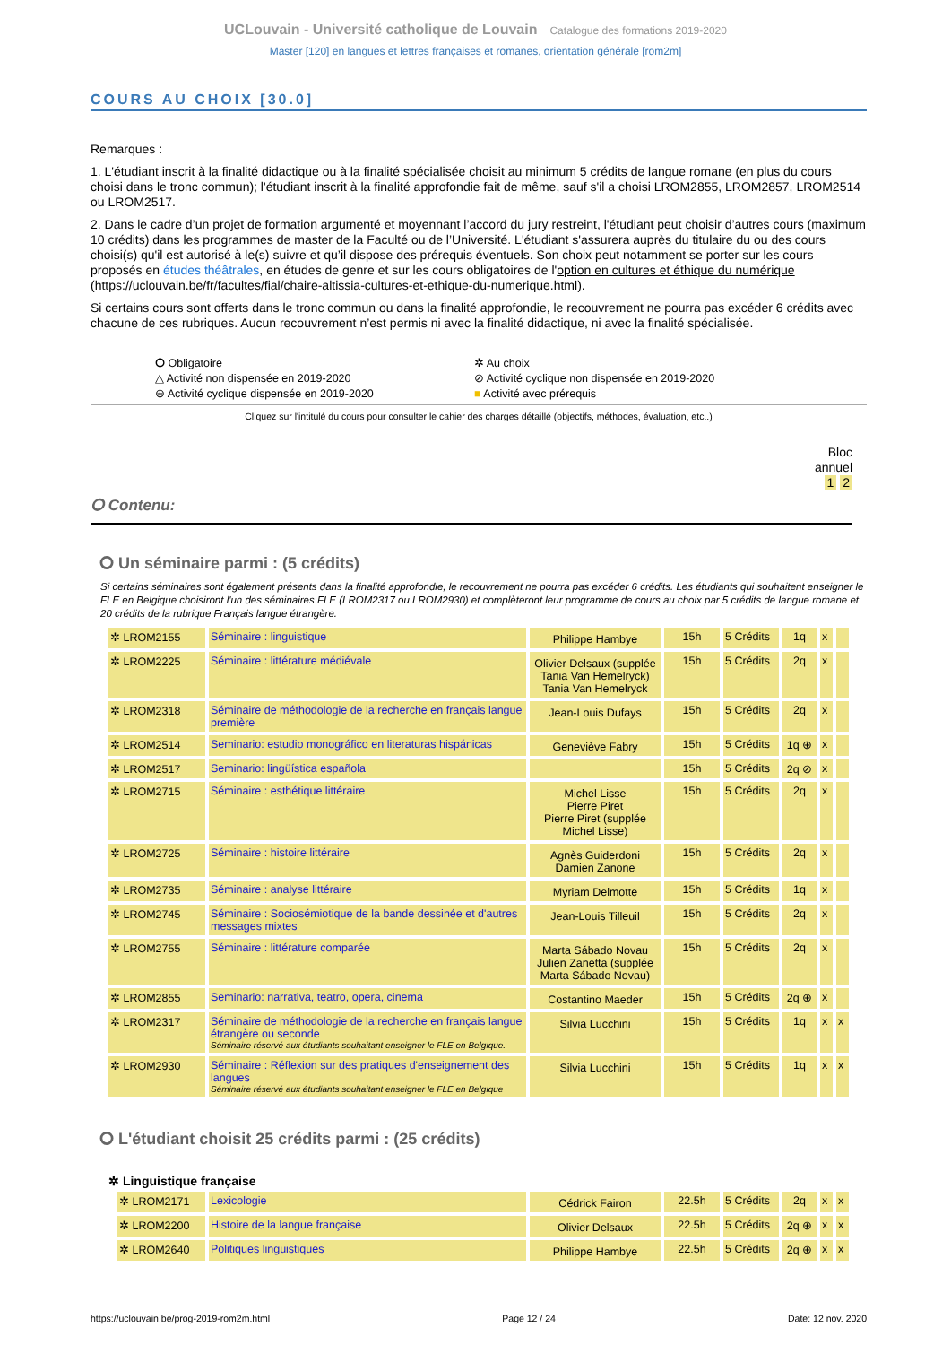UCLouvain - Université catholique de Louvain Catalogue des formations 2019-2020
Master [120] en langues et lettres françaises et romanes, orientation générale [rom2m]
COURS AU CHOIX [30.0]
Remarques :
1. L'étudiant inscrit à la finalité didactique ou à la finalité spécialisée choisit au minimum 5 crédits de langue romane (en plus du cours choisi dans le tronc commun); l'étudiant inscrit à la finalité approfondie fait de même, sauf s'il a choisi LROM2855, LROM2857, LROM2514 ou LROM2517.
2. Dans le cadre d’un projet de formation argumenté et moyennant l’accord du jury restreint, l'étudiant peut choisir d’autres cours (maximum 10 crédits) dans les programmes de master de la Faculté ou de l’Université. L'étudiant s'assurera auprès du titulaire du ou des cours choisi(s) qu'il est autorisé à le(s) suivre et qu’il dispose des prérequis éventuels. Son choix peut notamment se porter sur les cours proposés en études théâtrales, en études de genre et sur les cours obligatoires de l'option en cultures et éthique du numérique (https://uclouvain.be/fr/facultes/fial/chaire-altissia-cultures-et-ethique-du-numerique.html).
Si certains cours sont offerts dans le tronc commun ou dans la finalité approfondie, le recouvrement ne pourra pas excéder 6 crédits avec chacune de ces rubriques. Aucun recouvrement n’est permis ni avec la finalité didactique, ni avec la finalité spécialisée.
⭘ Obligatoire
✲ Au choix
△ Activité non dispensée en 2019-2020
⊘ Activité cyclique non dispensée en 2019-2020
⊕ Activité cyclique dispensée en 2019-2020
■ Activité avec prérequis
Cliquez sur l'intitulé du cours pour consulter le cahier des charges détaillé (objectifs, méthodes, évaluation, etc..)
Bloc
annuel
1 2
⭘ Contenu:
⭘ Un séminaire parmi : (5 crédits)
Si certains séminaires sont également présents dans la finalité approfondie, le recouvrement ne pourra pas excéder 6 crédits. Les étudiants qui souhaitent enseigner le FLE en Belgique choisiront l'un des séminaires FLE (LROM2317 ou LROM2930) et complèteront leur programme de cours au choix par 5 crédits de langue romane et 20 crédits de la rubrique Français langue étrangère.
| ✲ LROM2155 | Séminaire : linguistique | Philippe Hambye | 15h | 5 Crédits | 1q | x | |
| ✲ LROM2225 | Séminaire : littérature médiévale | Olivier Delsaux (supplée Tania Van Hemelryck) Tania Van Hemelryck | 15h | 5 Crédits | 2q | x | |
| ✲ LROM2318 | Séminaire de méthodologie de la recherche en français langue première | Jean-Louis Dufays | 15h | 5 Crédits | 2q | x | |
| ✲ LROM2514 | Seminario: estudio monográfico en literaturas hispánicas | Geneviève Fabry | 15h | 5 Crédits | 1q ⊕ | x | |
| ✲ LROM2517 | Seminario: lingüística española | | 15h | 5 Crédits | 2q ⊘ | x | |
| ✲ LROM2715 | Séminaire : esthétique littéraire | Michel Lisse Pierre Piret Pierre Piret (supplée Michel Lisse) | 15h | 5 Crédits | 2q | x | |
| ✲ LROM2725 | Séminaire : histoire littéraire | Agnès Guiderdoni Damien Zanone | 15h | 5 Crédits | 2q | x | |
| ✲ LROM2735 | Séminaire : analyse littéraire | Myriam Delmotte | 15h | 5 Crédits | 1q | x | |
| ✲ LROM2745 | Séminaire : Sociosémiotique de la bande dessinée et d'autres messages mixtes | Jean-Louis Tilleuil | 15h | 5 Crédits | 2q | x | |
| ✲ LROM2755 | Séminaire : littérature comparée | Marta Sábado Novau Julien Zanetta (supplée Marta Sábado Novau) | 15h | 5 Crédits | 2q | x | |
| ✲ LROM2855 | Seminario: narrativa, teatro, opera, cinema | Costantino Maeder | 15h | 5 Crédits | 2q ⊕ | x | |
| ✲ LROM2317 | Séminaire de méthodologie de la recherche en français langue étrangère ou seconde Séminaire réservé aux étudiants souhaitant enseigner le FLE en Belgique. | Silvia Lucchini | 15h | 5 Crédits | 1q | x | x |
| ✲ LROM2930 | Séminaire : Réflexion sur des pratiques d'enseignement des langues Séminaire réservé aux étudiants souhaitant enseigner le FLE en Belgique | Silvia Lucchini | 15h | 5 Crédits | 1q | x | x |
⭘ L'étudiant choisit 25 crédits parmi : (25 crédits)
✲ Linguistique française
| ✲ LROM2171 | Lexicologie | Cédrick Fairon | 22.5h | 5 Crédits | 2q | x | x |
| ✲ LROM2200 | Histoire de la langue française | Olivier Delsaux | 22.5h | 5 Crédits | 2q ⊕ | x | x |
| ✲ LROM2640 | Politiques linguistiques | Philippe Hambye | 22.5h | 5 Crédits | 2q ⊕ | x | x |
https://uclouvain.be/prog-2019-rom2m.html Page 12 / 24 Date: 12 nov. 2020